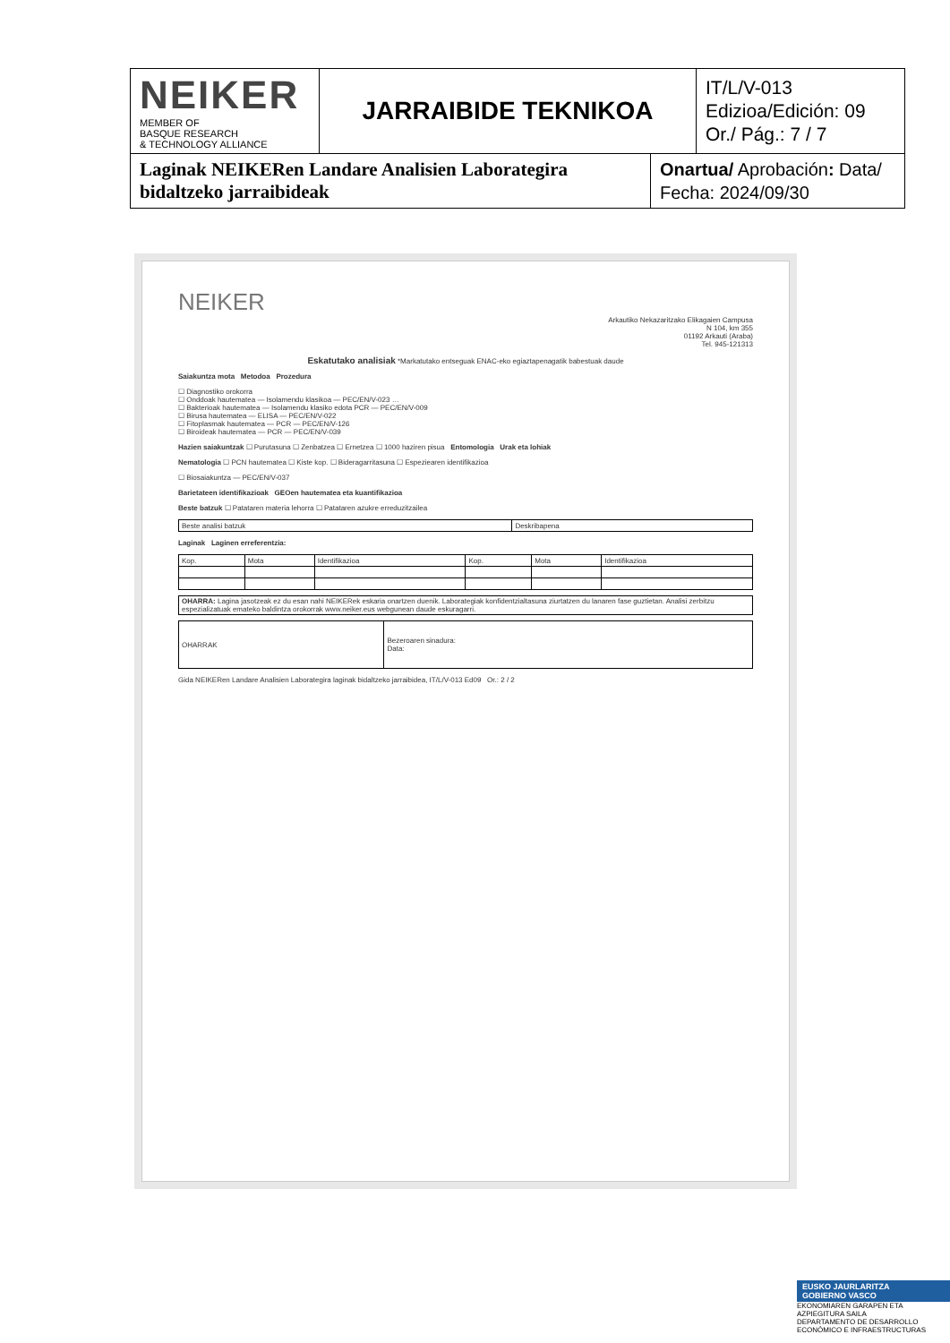| NEIKER MEMBER OF BASQUE RESEARCH & TECHNOLOGY ALLIANCE | JARRAIBIDE TEKNIKOA | IT/L/V-013 Edizioa/Edición: 09 Or./ Pág.: 7 / 7 |
| Laginak NEIKERen Landare Analisien Laborategira bidaltzeko jarraibideak | Onartua/ Aprobación : Data/ Fecha: 2024/09/30 |
NEIKER
Arkautiko Nekazaritzako Elikagaien Campusa
N 104, km 355
01192 Arkauti (Araba)
Tel. 945-121313
Eskatutako analisiak *Markatutako entseguak ENAC-eko egiaztapenagatik babestuak daude
Saiakuntza mota Metodoa Prozedura
☐ Diagnostiko orokorra
☐ Onddoak hautematea — Isolamendu klasikoa — PEC/EN/V-023 …
☐ Bakterioak hautematea — Isolamendu klasiko edota PCR — PEC/EN/V-009
☐ Birusa hautematea — ELISA — PEC/EN/V-022
☐ Fitoplasmak hautematea — PCR — PEC/EN/V-126
☐ Biroideak hautematea — PCR — PEC/EN/V-039
Hazien saiakuntzak ☐ Purutasuna ☐ Zenbatzea ☐ Ernetzea ☐ 1000 haziren pisua Entomologia Urak eta lohiak
Nematologia ☐ PCN hautematea ☐ Kiste kop. ☐ Bideragarritasuna ☐ Espeziearen identifikazioa
☐ Biosaiakuntza — PEC/EN/V-037
Barietateen identifikazioak GEOen hautematea eta kuantifikazioa
Beste batzuk ☐ Patataren materia lehorra ☐ Patataren azukre erreduzitzailea
| Beste analisi batzuk | Deskribapena |
Laginak Laginen erreferentzia:
| Kop. | Mota | Identifikazioa | Kop. | Mota | Identifikazioa |
| OHARRA: Lagina jasotzeak ez du esan nahi NEIKERek eskaria onartzen duenik. Laborategiak konfidentzialtasuna ziurtatzen du lanaren fase guztietan. Analisi zerbitzu espezializatuak emateko baldintza orokorrak www.neiker.eus webgunean daude eskuragarri. |
| OHARRAK | Bezeroaren sinadura: Data: |
Gida NEIKERen Landare Analisien Laborategira laginak bidaltzeko jarraibidea, IT/L/V-013 Ed09 Or.: 2 / 2
EUSKO JAURLARITZA
GOBIERNO VASCO
EKONOMIAREN GARAPEN ETA AZPIEGITURA SAILA
DEPARTAMENTO DE DESARROLLO ECONÓMICO E INFRAESTRUCTURAS